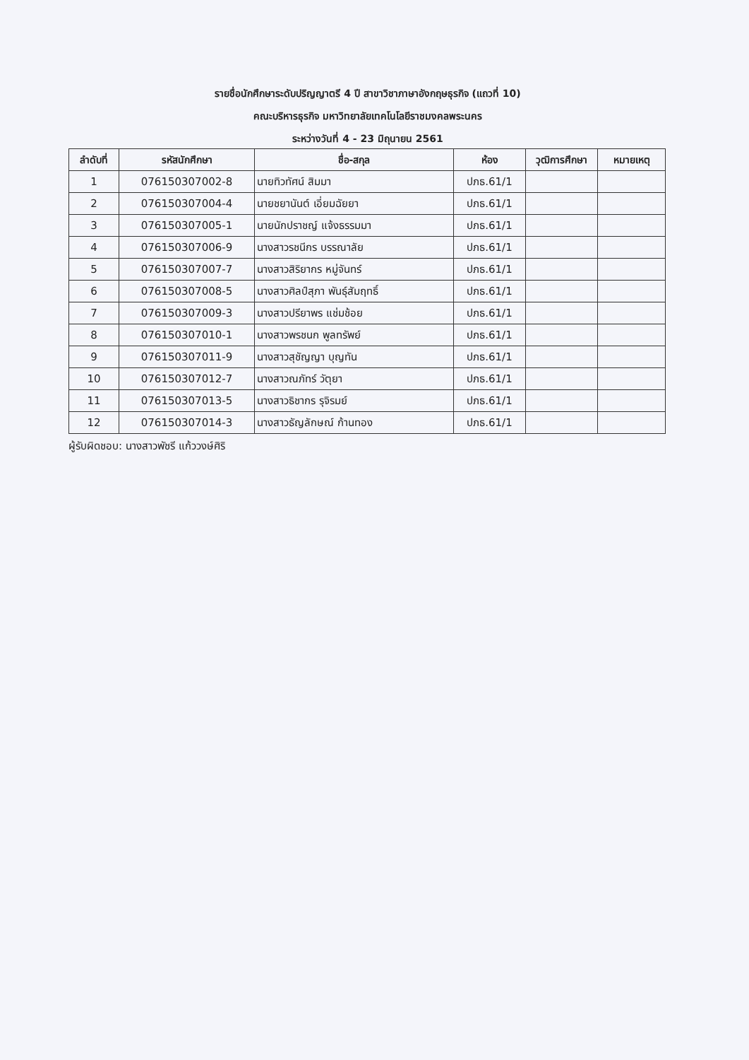รายชื่อนักศึกษาระดับปริญญาตรี 4 ปี สาขาวิชาภาษาอังกฤษธุรกิจ (แถวที่ 10)
คณะบริหารธุรกิจ มหาวิทยาลัยเทคโนโลยีราชมงคลพระนคร
ระหว่างวันที่ 4 - 23 มิถุนายน 2561
| ลำดับที่ | รหัสนักศึกษา | ชื่อ-สกุล | ห้อง | วุฒิการศึกษา | หมายเหตุ |
| --- | --- | --- | --- | --- | --- |
| 1 | 076150307002-8 | นายทิวทัศน์ สิมมา | ปภธ.61/1 | | |
| 2 | 076150307004-4 | นายชยานันต์ เอี่ยมฉัยยา | ปภธ.61/1 | | |
| 3 | 076150307005-1 | นายนักปราชญ์ แจ้งธรรมมา | ปภธ.61/1 | | |
| 4 | 076150307006-9 | นางสาวรชนีกร บรรณาลัย | ปภธ.61/1 | | |
| 5 | 076150307007-7 | นางสาวสิริยากร หมู่จันทร์ | ปภธ.61/1 | | |
| 6 | 076150307008-5 | นางสาวศิลป์สุภา พันธุ์สัมฤทธิ์ | ปภธ.61/1 | | |
| 7 | 076150307009-3 | นางสาวปรียาพร แช่มช้อย | ปภธ.61/1 | | |
| 8 | 076150307010-1 | นางสาวพรชนก พูลทรัพย์ | ปภธ.61/1 | | |
| 9 | 076150307011-9 | นางสาวสุชัญญา บุญทัน | ปภธ.61/1 | | |
| 10 | 076150307012-7 | นางสาวณภัทร์ วัตุยา | ปภธ.61/1 | | |
| 11 | 076150307013-5 | นางสาวธิชากร รุจิรมย์ | ปภธ.61/1 | | |
| 12 | 076150307014-3 | นางสาวธัญลักษณ์ ก้านทอง | ปภธ.61/1 | | |
ผู้รับผิดชอบ: นางสาวพัชรี แก้ววงษ์ศิริ